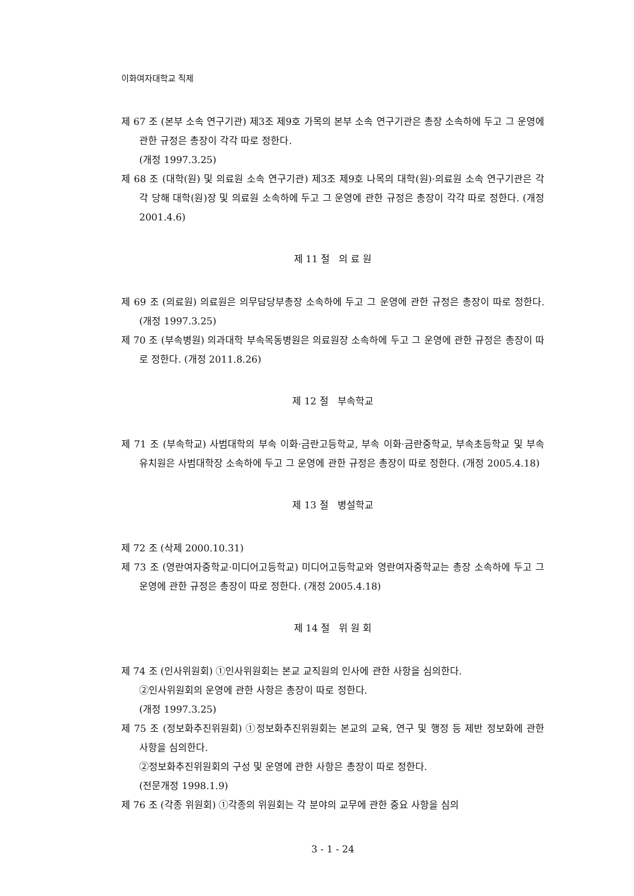이화여자대학교 직제
제 67 조 (본부 소속 연구기관) 제3조 제9호 가목의 본부 소속 연구기관은 총장 소속하에 두고 그 운영에 관한 규정은 총장이 각각 따로 정한다.
(개정 1997.3.25)
제 68 조 (대학(원) 및 의료원 소속 연구기관) 제3조 제9호 나목의 대학(원)·의료원 소속 연구기관은 각각 당해 대학(원)장 및 의료원 소속하에 두고 그 운영에 관한 규정은 총장이 각각 따로 정한다. (개정 2001.4.6)
제 11 절 의 료 원
제 69 조 (의료원) 의료원은 의무담당부총장 소속하에 두고 그 운영에 관한 규정은 총장이 따로 정한다. (개정 1997.3.25)
제 70 조 (부속병원) 의과대학 부속목동병원은 의료원장 소속하에 두고 그 운영에 관한 규정은 총장이 따로 정한다. (개정 2011.8.26)
제 12 절 부속학교
제 71 조 (부속학교) 사범대학의 부속 이화·금란고등학교, 부속 이화·금란중학교, 부속초등학교 및 부속유치원은 사범대학장 소속하에 두고 그 운영에 관한 규정은 총장이 따로 정한다. (개정 2005.4.18)
제 13 절 병설학교
제 72 조 (삭제 2000.10.31)
제 73 조 (영란여자중학교·미디어고등학교) 미디어고등학교와 영란여자중학교는 총장 소속하에 두고 그 운영에 관한 규정은 총장이 따로 정한다. (개정 2005.4.18)
제 14 절 위 원 회
제 74 조 (인사위원회) ①인사위원회는 본교 교직원의 인사에 관한 사항을 심의한다.
②인사위원회의 운영에 관한 사항은 총장이 따로 정한다.
(개정 1997.3.25)
제 75 조 (정보화추진위원회) ①정보화추진위원회는 본교의 교육, 연구 및 행정 등 제반 정보화에 관한 사항을 심의한다.
②정보화추진위원회의 구성 및 운영에 관한 사항은 총장이 따로 정한다.
(전문개정 1998.1.9)
제 76 조 (각종 위원회) ①각종의 위원회는 각 분야의 교무에 관한 중요 사항을 심의
3 - 1 - 24